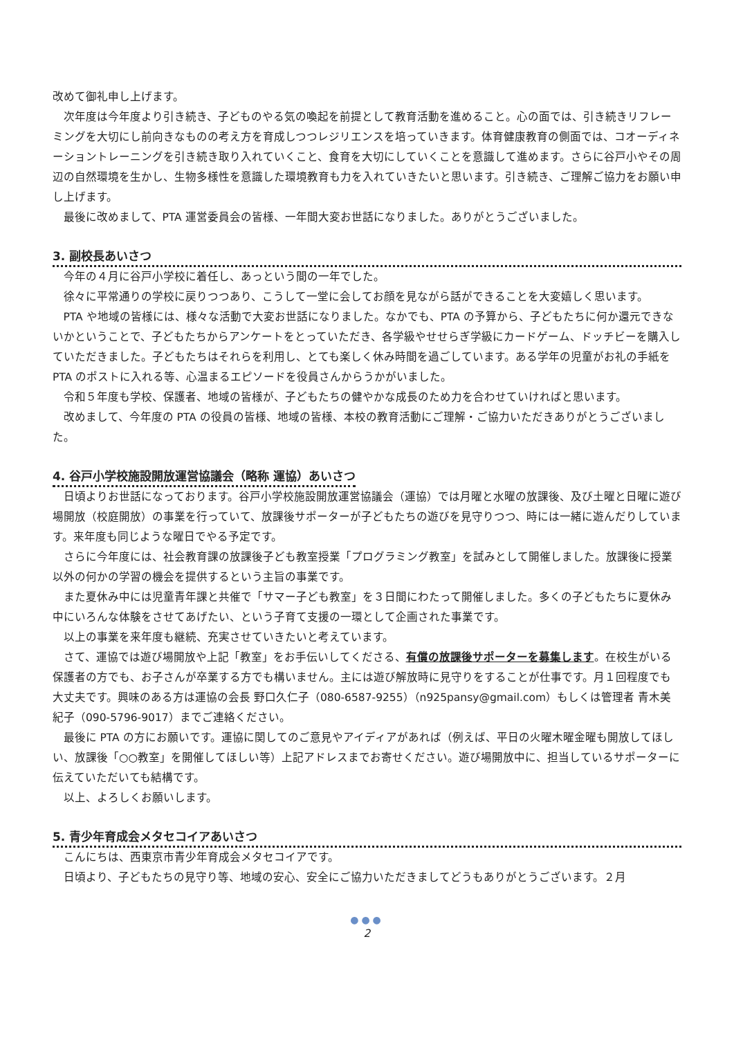改めて御礼申し上げます。
次年度は今年度より引き続き、子どものやる気の喚起を前提として教育活動を進めること。心の面では、引き続きリフレーミングを大切にし前向きなものの考え方を育成しつつレジリエンスを培っていきます。体育健康教育の側面では、コオーディネーショントレーニングを引き続き取り入れていくこと、食育を大切にしていくことを意識して進めます。さらに谷戸小やその周辺の自然環境を生かし、生物多様性を意識した環境教育も力を入れていきたいと思います。引き続き、ご理解ご協力をお願い申し上げます。
最後に改めまして、PTA 運営委員会の皆様、一年間大変お世話になりました。ありがとうございました。
3. 副校長あいさつ
今年の４月に谷戸小学校に着任し、あっという間の一年でした。
徐々に平常通りの学校に戻りつつあり、こうして一堂に会してお顔を見ながら話ができることを大変嬉しく思います。
PTA や地域の皆様には、様々な活動で大変お世話になりました。なかでも、PTA の予算から、子どもたちに何か還元できないかということで、子どもたちからアンケートをとっていただき、各学級やせせらぎ学級にカードゲーム、ドッチビーを購入していただきました。子どもたちはそれらを利用し、とても楽しく休み時間を過ごしています。ある学年の児童がお礼の手紙を PTA のポストに入れる等、心温まるエピソードを役員さんからうかがいました。
令和５年度も学校、保護者、地域の皆様が、子どもたちの健やかな成長のため力を合わせていければと思います。
改めまして、今年度の PTA の役員の皆様、地域の皆様、本校の教育活動にご理解・ご協力いただきありがとうございました。
4. 谷戸小学校施設開放運営協議会（略称 運協）あいさつ
日頃よりお世話になっております。谷戸小学校施設開放運営協議会（運協）では月曜と水曜の放課後、及び土曜と日曜に遊び場開放（校庭開放）の事業を行っていて、放課後サポーターが子どもたちの遊びを見守りつつ、時には一緒に遊んだりしています。来年度も同じような曜日でやる予定です。
さらに今年度には、社会教育課の放課後子ども教室授業「プログラミング教室」を試みとして開催しました。放課後に授業以外の何かの学習の機会を提供するという主旨の事業です。
また夏休み中には児童青年課と共催で「サマー子ども教室」を３日間にわたって開催しました。多くの子どもたちに夏休み中にいろんな体験をさせてあげたい、という子育て支援の一環として企画された事業です。
以上の事業を来年度も継続、充実させていきたいと考えています。
さて、運協では遊び場開放や上記「教室」をお手伝いしてくださる、有償の放課後サポーターを募集します。在校生がいる保護者の方でも、お子さんが卒業する方でも構いません。主には遊び解放時に見守りをすることが仕事です。月１回程度でも大丈夫です。興味のある方は運協の会長 野口久仁子（080-6587-9255）（n925pansy@gmail.com）もしくは管理者 青木美紀子（090-5796-9017）までご連絡ください。
最後に PTA の方にお願いです。運協に関してのご意見やアイディアがあれば（例えば、平日の火曜木曜金曜も開放してほしい、放課後「○○教室」を開催してほしい等）上記アドレスまでお寄せください。遊び場開放中に、担当しているサポーターに伝えていただいても結構です。
以上、よろしくお願いします。
5. 青少年育成会メタセコイアあいさつ
こんにちは、西東京市青少年育成会メタセコイアです。
日頃より、子どもたちの見守り等、地域の安心、安全にご協力いただきましてどうもありがとうございます。２月
●●●
2